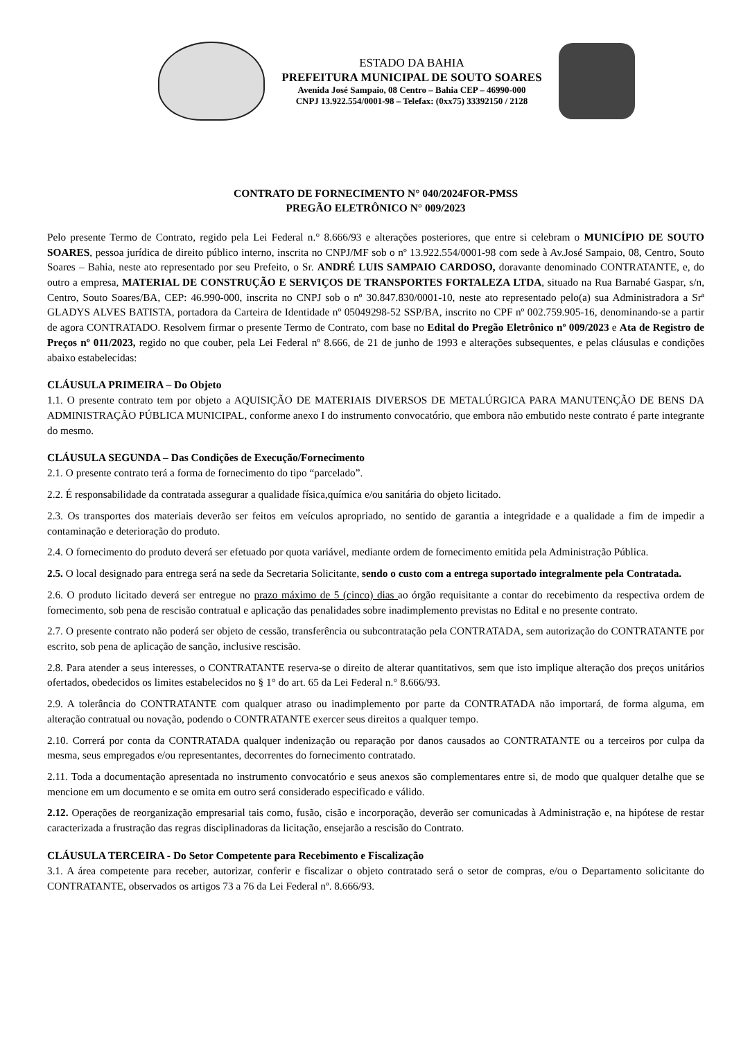ESTADO DA BAHIA
PREFEITURA MUNICIPAL DE SOUTO SOARES
Avenida José Sampaio, 08 Centro – Bahia CEP – 46990-000
CNPJ 13.922.554/0001-98 – Telefax: (0xx75) 33392150 / 2128
CONTRATO DE FORNECIMENTO N° 040/2024FOR-PMSS
PREGÃO ELETRÔNICO N° 009/2023
Pelo presente Termo de Contrato, regido pela Lei Federal n.° 8.666/93 e alterações posteriores, que entre si celebram o MUNICÍPIO DE SOUTO SOARES, pessoa jurídica de direito público interno, inscrita no CNPJ/MF sob o nº 13.922.554/0001-98 com sede à Av.José Sampaio, 08, Centro, Souto Soares – Bahia, neste ato representado por seu Prefeito, o Sr. ANDRÉ LUIS SAMPAIO CARDOSO, doravante denominado CONTRATANTE, e, do outro a empresa, MATERIAL DE CONSTRUÇÃO E SERVIÇOS DE TRANSPORTES FORTALEZA LTDA, situado na Rua Barnabé Gaspar, s/n, Centro, Souto Soares/BA, CEP: 46.990-000, inscrita no CNPJ sob o nº 30.847.830/0001-10, neste ato representado pelo(a) sua Administradora a Srª GLADYS ALVES BATISTA, portadora da Carteira de Identidade nº 05049298-52 SSP/BA, inscrito no CPF nº 002.759.905-16, denominando-se a partir de agora CONTRATADO. Resolvem firmar o presente Termo de Contrato, com base no Edital do Pregão Eletrônico nº 009/2023 e Ata de Registro de Preços nº 011/2023, regido no que couber, pela Lei Federal nº 8.666, de 21 de junho de 1993 e alterações subsequentes, e pelas cláusulas e condições abaixo estabelecidas:
CLÁUSULA PRIMEIRA – Do Objeto
1.1. O presente contrato tem por objeto a AQUISIÇÃO DE MATERIAIS DIVERSOS DE METALÚRGICA PARA MANUTENÇÃO DE BENS DA ADMINISTRAÇÃO PÚBLICA MUNICIPAL, conforme anexo I do instrumento convocatório, que embora não embutido neste contrato é parte integrante do mesmo.
CLÁUSULA SEGUNDA – Das Condições de Execução/Fornecimento
2.1. O presente contrato terá a forma de fornecimento do tipo “parcelado”.
2.2. É responsabilidade da contratada assegurar a qualidade física,química e/ou sanitária do objeto licitado.
2.3. Os transportes dos materiais deverão ser feitos em veículos apropriado, no sentido de garantia a integridade e a qualidade a fim de impedir a contaminação e deterioração do produto.
2.4. O fornecimento do produto deverá ser efetuado por quota variável, mediante ordem de fornecimento emitida pela Administração Pública.
2.5. O local designado para entrega será na sede da Secretaria Solicitante, sendo o custo com a entrega suportado integralmente pela Contratada.
2.6. O produto licitado deverá ser entregue no prazo máximo de 5 (cinco) dias ao órgão requisitante a contar do recebimento da respectiva ordem de fornecimento, sob pena de rescisão contratual e aplicação das penalidades sobre inadimplemento previstas no Edital e no presente contrato.
2.7. O presente contrato não poderá ser objeto de cessão, transferência ou subcontratação pela CONTRATADA, sem autorização do CONTRATANTE por escrito, sob pena de aplicação de sanção, inclusive rescisão.
2.8. Para atender a seus interesses, o CONTRATANTE reserva-se o direito de alterar quantitativos, sem que isto implique alteração dos preços unitários ofertados, obedecidos os limites estabelecidos no § 1° do art. 65 da Lei Federal n.° 8.666/93.
2.9. A tolerância do CONTRATANTE com qualquer atraso ou inadimplemento por parte da CONTRATADA não importará, de forma alguma, em alteração contratual ou novação, podendo o CONTRATANTE exercer seus direitos a qualquer tempo.
2.10. Correrá por conta da CONTRATADA qualquer indenização ou reparação por danos causados ao CONTRATANTE ou a terceiros por culpa da mesma, seus empregados e/ou representantes, decorrentes do fornecimento contratado.
2.11. Toda a documentação apresentada no instrumento convocatório e seus anexos são complementares entre si, de modo que qualquer detalhe que se mencione em um documento e se omita em outro será considerado especificado e válido.
2.12. Operações de reorganização empresarial tais como, fusão, cisão e incorporação, deverão ser comunicadas à Administração e, na hipótese de restar caracterizada a frustração das regras disciplinadoras da licitação, ensejarão a rescisão do Contrato.
CLÁUSULA TERCEIRA - Do Setor Competente para Recebimento e Fiscalização
3.1. A área competente para receber, autorizar, conferir e fiscalizar o objeto contratado será o setor de compras, e/ou o Departamento solicitante do CONTRATANTE, observados os artigos 73 a 76 da Lei Federal nº. 8.666/93.